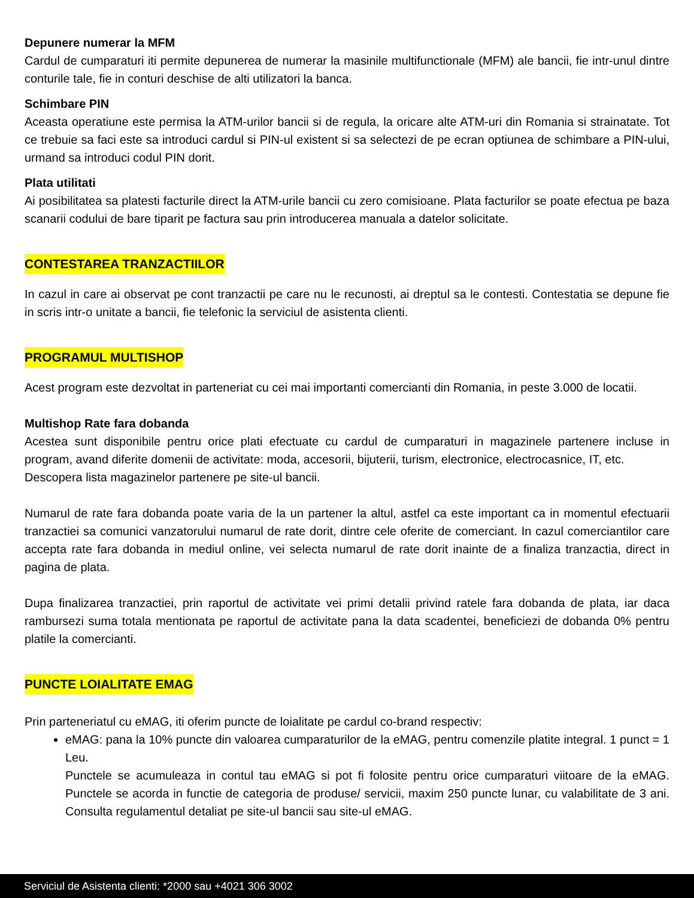Depunere numerar la MFM
Cardul de cumparaturi iti permite depunerea de numerar la masinile multifunctionale (MFM) ale bancii, fie intr-unul dintre conturile tale, fie in conturi deschise de alti utilizatori la banca.
Schimbare PIN
Aceasta operatiune este permisa la ATM-urilor bancii si de regula, la oricare alte ATM-uri din Romania si strainatate. Tot ce trebuie sa faci este sa introduci cardul si PIN-ul existent si sa selectezi de pe ecran optiunea de schimbare a PIN-ului, urmand sa introduci codul PIN dorit.
Plata utilitati
Ai posibilitatea sa platesti facturile direct la ATM-urile bancii cu zero comisioane. Plata facturilor se poate efectua pe baza scanarii codului de bare tiparit pe factura sau prin introducerea manuala a datelor solicitate.
CONTESTAREA TRANZACTIILOR
In cazul in care ai observat pe cont tranzactii pe care nu le recunosti, ai dreptul sa le contesti. Contestatia se depune fie in scris intr-o unitate a bancii, fie telefonic la serviciul de asistenta clienti.
PROGRAMUL MULTISHOP
Acest program este dezvoltat in parteneriat cu cei mai importanti comercianti din Romania, in peste 3.000 de locatii.
Multishop Rate fara dobanda
Acestea sunt disponibile pentru orice plati efectuate cu cardul de cumparaturi in magazinele partenere incluse in program, avand diferite domenii de activitate: moda, accesorii, bijuterii, turism, electronice, electrocasnice, IT, etc.
Descopera lista magazinelor partenere pe site-ul bancii.
Numarul de rate fara dobanda poate varia de la un partener la altul, astfel ca este important ca in momentul efectuarii tranzactiei sa comunici vanzatorului numarul de rate dorit, dintre cele oferite de comerciant. In cazul comerciantilor care accepta rate fara dobanda in mediul online, vei selecta numarul de rate dorit inainte de a finaliza tranzactia, direct in pagina de plata.
Dupa finalizarea tranzactiei, prin raportul de activitate vei primi detalii privind ratele fara dobanda de plata, iar daca rambursezi suma totala mentionata pe raportul de activitate pana la data scadentei, beneficiezi de dobanda 0% pentru platile la comercianti.
PUNCTE LOIALITATE EMAG
Prin parteneriatul cu eMAG, iti oferim puncte de loialitate pe cardul co-brand respectiv:
eMAG: pana la 10% puncte din valoarea cumparaturilor de la eMAG, pentru comenzile platite integral. 1 punct = 1 Leu.
Punctele se acumuleaza in contul tau eMAG si pot fi folosite pentru orice cumparaturi viitoare de la eMAG. Punctele se acorda in functie de categoria de produse/ servicii, maxim 250 puncte lunar, cu valabilitate de 3 ani. Consulta regulamentul detaliat pe site-ul bancii sau site-ul eMAG.
Serviciul de Asistenta clienti: *2000 sau +4021 306 3002